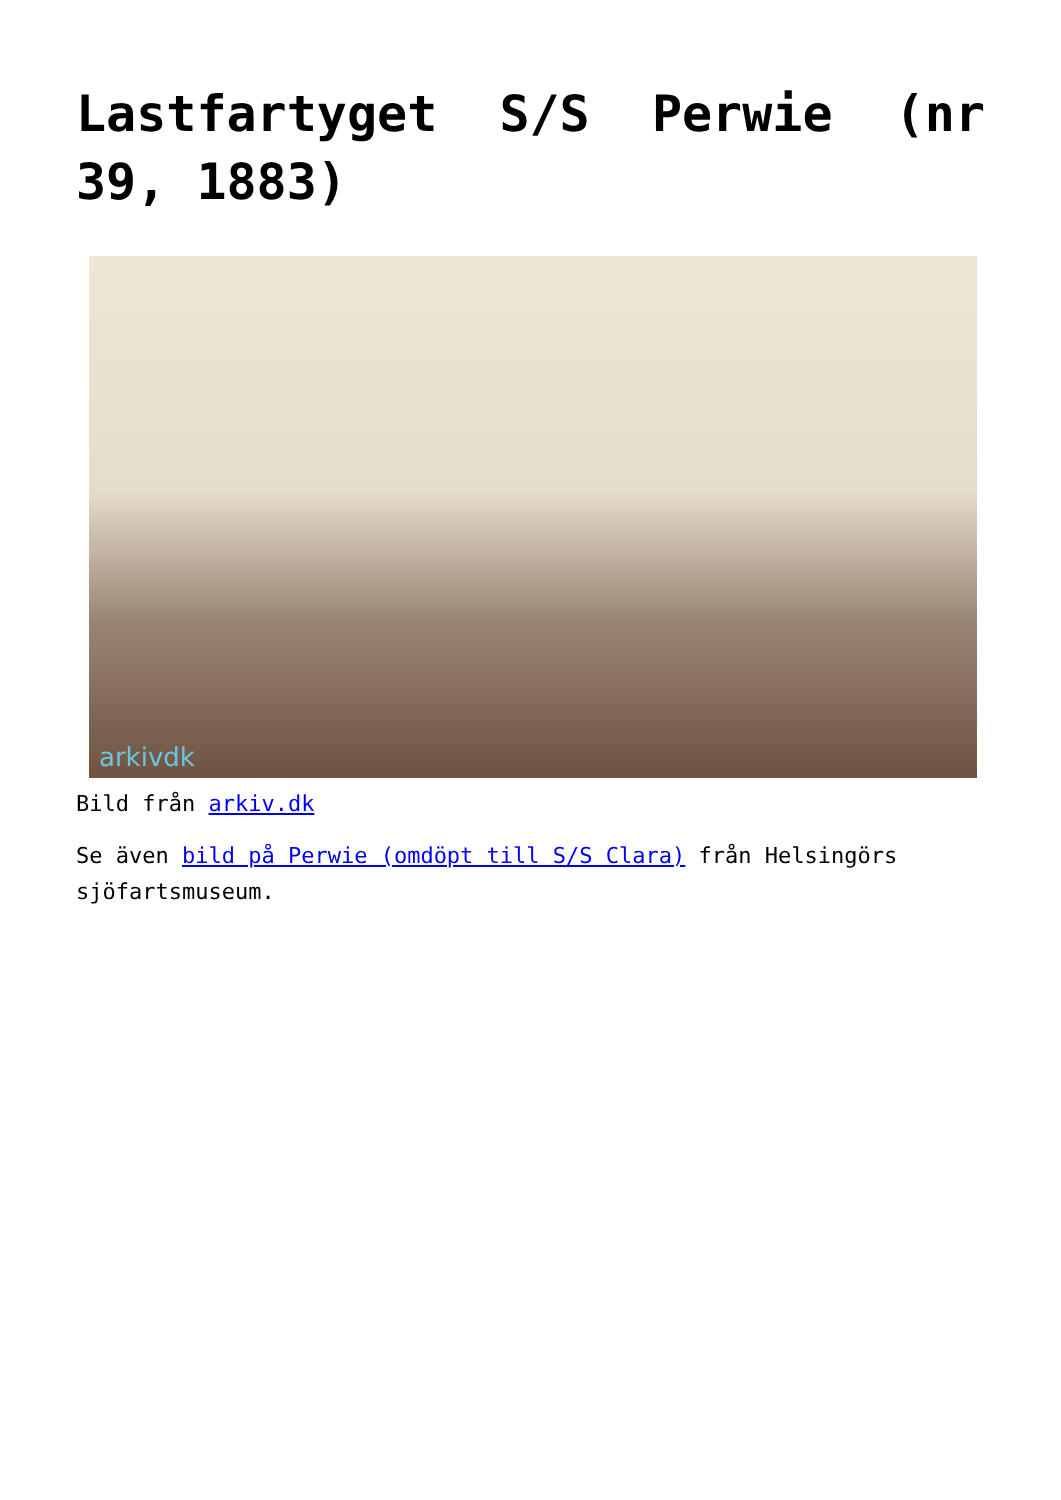Lastfartyget S/S Perwie (nr 39, 1883)
arkivdk
Bild från arkiv.dk
Se även bild på Perwie (omdöpt till S/S Clara) från Helsingörs sjöfartsmuseum.